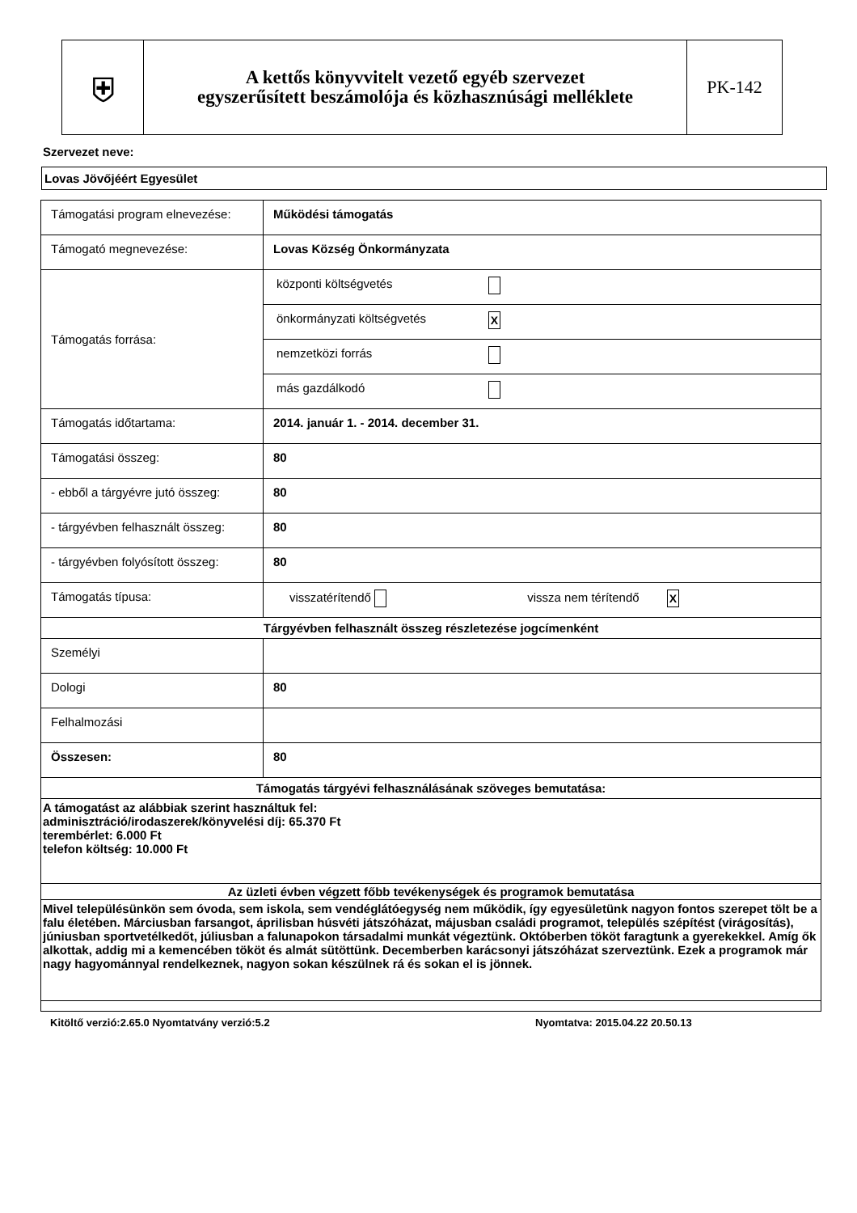| ⛨ | A kettős könyvvitelt vezető egyéb szervezet egyszerűsített beszámolója és közhasznúsági melléklete | PK-142 |
Szervezet neve:
Lovas Jövőjéért Egyesület
| Támogatási program elnevezése: | Működési támogatás |
| Támogató megnevezése: | Lovas Község Önkormányzata |
| Támogatás forrása: | / központi költségvetés / / / önkormányzati költségvetés / X / / nemzetközi forrás / / / más gazdálkodó / / |
| Támogatás időtartama: | 2014. január 1. - 2014. december 31. |
| Támogatási összeg: | 80 |
| - ebből a tárgyévre jutó összeg: | 80 |
| - tárgyévben felhasznált összeg: | 80 |
| - tárgyévben folyósított összeg: | 80 |
| Támogatás típusa: | visszatérítendő vissza nem térítendő X |
| Tárgyévben felhasznált összeg részletezése jogcímenként | |
| Személyi | |
| Dologi | 80 |
| Felhalmozási | |
| Összesen: | 80 |
| Támogatás tárgyévi felhasználásának szöveges bemutatása: | |
| A támogatást az alábbiak szerint használtuk fel: adminisztráció/irodaszerek/könyvelési díj: 65.370 Ft terembérlet: 6.000 Ft telefon költség: 10.000 Ft | |
| Az üzleti évben végzett főbb tevékenységek és programok bemutatása | |
| Mivel településünkön sem óvoda, sem iskola, sem vendéglátóegység nem működik, így egyesületünk nagyon fontos szerepet tölt be a falu életében. Márciusban farsangot, áprilisban húsvéti játszóházat, májusban családi programot, település szépítést (virágosítás), júniusban sportvetélkedőt, júliusban a falunapokon társadalmi munkát végeztünk. Októberben tököt faragtunk a gyerekekkel. Amíg ők alkottak, addig mi a kemencében tököt és almát sütöttünk. Decemberben karácsonyi játszóházat szerveztünk. Ezek a programok már nagy hagyománnyal rendelkeznek, nagyon sokan készülnek rá és sokan el is jönnek. | |
Kitöltő verzió:2.65.0 Nyomtatvány verzió:5.2 Nyomtatva: 2015.04.22 20.50.13